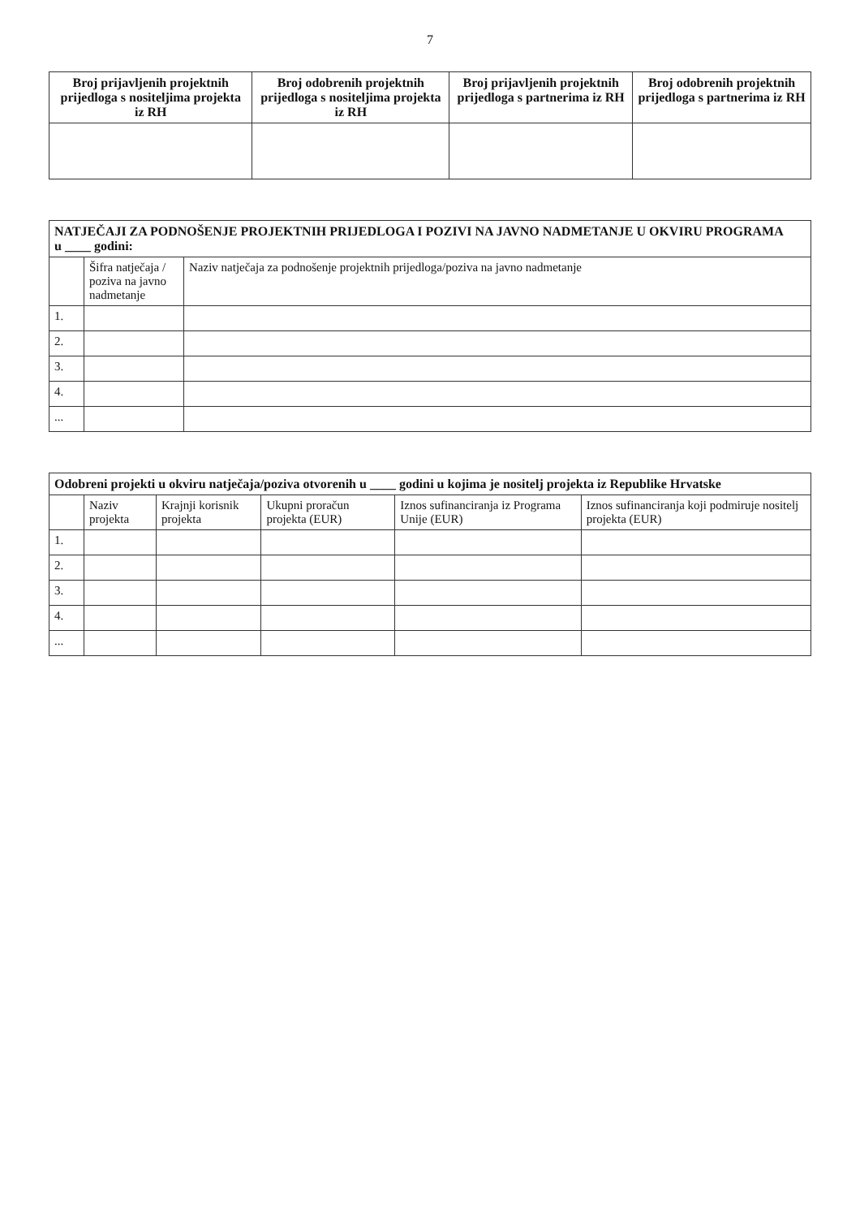7
| Broj prijavljenih projektnih prijedloga s nositeljima projekta iz RH | Broj odobrenih projektnih prijedloga s nositeljima projekta iz RH | Broj prijavljenih projektnih prijedloga s partnerima iz RH | Broj odobrenih projektnih prijedloga s partnerima iz RH |
| --- | --- | --- | --- |
| NATJEČAJI ZA PODNOŠENJE PROJEKTNIH PRIJEDLOGA I POZIVI NA JAVNO NADMETANJE U OKVIRU PROGRAMA u ____ godini: | | |
| --- | --- | --- |
| | Šifra natječaja / poziva na javno nadmetanje | Naziv natječaja za podnošenje projektnih prijedloga/poziva na javno nadmetanje |
| 1. | | |
| 2. | | |
| 3. | | |
| 4. | | |
| ... | | |
| Odobreni projekti u okviru natječaja/poziva otvorenih u ____ godini u kojima je nositelj projekta iz Republike Hrvatske | | | | | |
| --- | --- | --- | --- | --- | --- |
| | Naziv projekta | Krajnji korisnik projekta | Ukupni proračun projekta (EUR) | Iznos sufinanciranja iz Programa Unije (EUR) | Iznos sufinanciranja koji podmiruje nositelj projekta (EUR) |
| 1. | | | | | |
| 2. | | | | | |
| 3. | | | | | |
| 4. | | | | | |
| ... | | | | | |